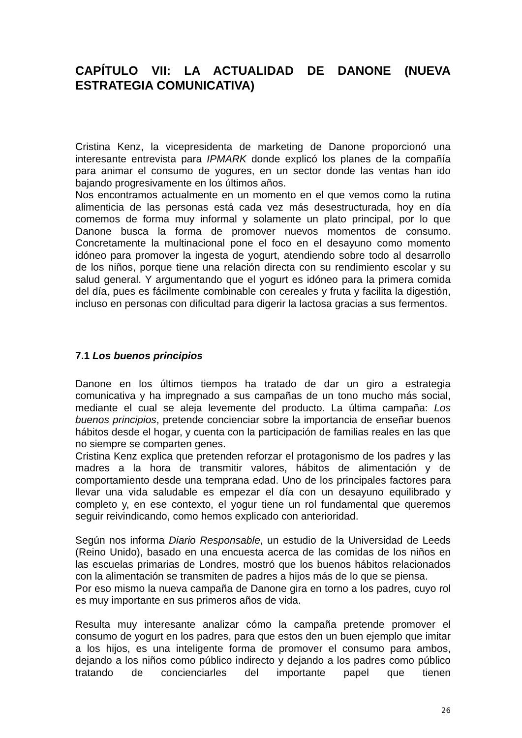CAPÍTULO VII: LA ACTUALIDAD DE DANONE (NUEVA ESTRATEGIA COMUNICATIVA)
Cristina Kenz, la vicepresidenta de marketing de Danone proporcionó una interesante entrevista para IPMARK donde explicó los planes de la compañía para animar el consumo de yogures, en un sector donde las ventas han ido bajando progresivamente en los últimos años.
Nos encontramos actualmente en un momento en el que vemos como la rutina alimenticia de las personas está cada vez más desestructurada, hoy en día comemos de forma muy informal y solamente un plato principal, por lo que Danone busca la forma de promover nuevos momentos de consumo. Concretamente la multinacional pone el foco en el desayuno como momento idóneo para promover la ingesta de yogurt, atendiendo sobre todo al desarrollo de los niños, porque tiene una relación directa con su rendimiento escolar y su salud general. Y argumentando que el yogurt es idóneo para la primera comida del día, pues es fácilmente combinable con cereales y fruta y facilita la digestión, incluso en personas con dificultad para digerir la lactosa gracias a sus fermentos.
7.1 Los buenos principios
Danone en los últimos tiempos ha tratado de dar un giro a estrategia comunicativa y ha impregnado a sus campañas de un tono mucho más social, mediante el cual se aleja levemente del producto. La última campaña: Los buenos principios, pretende concienciar sobre la importancia de enseñar buenos hábitos desde el hogar, y cuenta con la participación de familias reales en las que no siempre se comparten genes.
Cristina Kenz explica que pretenden reforzar el protagonismo de los padres y las madres a la hora de transmitir valores, hábitos de alimentación y de comportamiento desde una temprana edad. Uno de los principales factores para llevar una vida saludable es empezar el día con un desayuno equilibrado y completo y, en ese contexto, el yogur tiene un rol fundamental que queremos seguir reivindicando, como hemos explicado con anterioridad.
Según nos informa Diario Responsable, un estudio de la Universidad de Leeds (Reino Unido), basado en una encuesta acerca de las comidas de los niños en las escuelas primarias de Londres, mostró que los buenos hábitos relacionados con la alimentación se transmiten de padres a hijos más de lo que se piensa.
Por eso mismo la nueva campaña de Danone gira en torno a los padres, cuyo rol es muy importante en sus primeros años de vida.
Resulta muy interesante analizar cómo la campaña pretende promover el consumo de yogurt en los padres, para que estos den un buen ejemplo que imitar a los hijos, es una inteligente forma de promover el consumo para ambos, dejando a los niños como público indirecto y dejando a los padres como público tratando de concienciarles del importante papel que tienen
26